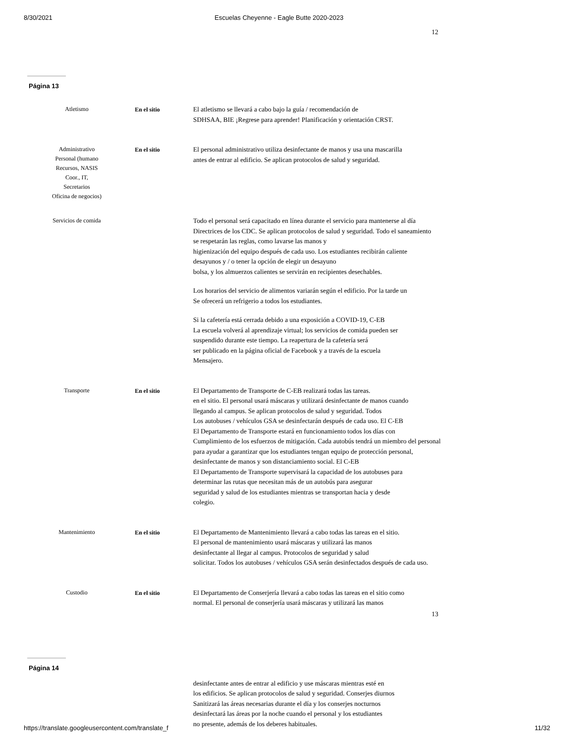8/30/2021 Escuelas Cheyenne - Eagle Butte 2020-2023
12
Página 13
Atletismo
En el sitio El atletismo se llevará a cabo bajo la guía / recomendación de
SDHSAA, BIE ¡Regrese para aprender! Planificación y orientación CRST.
Administrativo
Personal (humano
Recursos, NASIS
Coor., IT,
Secretarios
Oficina de negocios)
En el sitio El personal administrativo utiliza desinfectante de manos y usa una mascarilla
antes de entrar al edificio. Se aplican protocolos de salud y seguridad.
Servicios de comida
Todo el personal será capacitado en línea durante el servicio para mantenerse al día
Directrices de los CDC. Se aplican protocolos de salud y seguridad. Todo el saneamiento
se respetarán las reglas, como lavarse las manos y
higienización del equipo después de cada uso. Los estudiantes recibirán caliente
desayunos y / o tener la opción de elegir un desayuno
bolsa, y los almuerzos calientes se servirán en recipientes desechables.
Los horarios del servicio de alimentos variarán según el edificio. Por la tarde un
Se ofrecerá un refrigerio a todos los estudiantes.
Si la cafetería está cerrada debido a una exposición a COVID-19, C-EB
La escuela volverá al aprendizaje virtual; los servicios de comida pueden ser
suspendido durante este tiempo. La reapertura de la cafetería será
ser publicado en la página oficial de Facebook y a través de la escuela
Mensajero.
Transporte
En el sitio El Departamento de Transporte de C-EB realizará todas las tareas.
en el sitio. El personal usará máscaras y utilizará desinfectante de manos cuando
llegando al campus. Se aplican protocolos de salud y seguridad. Todos
Los autobuses / vehículos GSA se desinfectarán después de cada uso. El C-EB
El Departamento de Transporte estará en funcionamiento todos los días con
Cumplimiento de los esfuerzos de mitigación. Cada autobús tendrá un miembro del personal
para ayudar a garantizar que los estudiantes tengan equipo de protección personal,
desinfectante de manos y son distanciamiento social. El C-EB
El Departamento de Transporte supervisará la capacidad de los autobuses para
determinar las rutas que necesitan más de un autobús para asegurar
seguridad y salud de los estudiantes mientras se transportan hacia y desde
colegio.
Mantenimiento
En el sitio El Departamento de Mantenimiento llevará a cabo todas las tareas en el sitio.
El personal de mantenimiento usará máscaras y utilizará las manos
desinfectante al llegar al campus. Protocolos de seguridad y salud
solicitar. Todos los autobuses / vehículos GSA serán desinfectados después de cada uso.
Custodio
En el sitio El Departamento de Conserjería llevará a cabo todas las tareas en el sitio como
normal. El personal de conserjería usará máscaras y utilizará las manos
13
Página 14
desinfectante antes de entrar al edificio y use máscaras mientras esté en
los edificios. Se aplican protocolos de salud y seguridad. Conserjes diurnos
Sanitizará las áreas necesarias durante el día y los conserjes nocturnos
desinfectará las áreas por la noche cuando el personal y los estudiantes
no presente, además de los deberes habituales.
https://translate.googleusercontent.com/translate_f 11/32